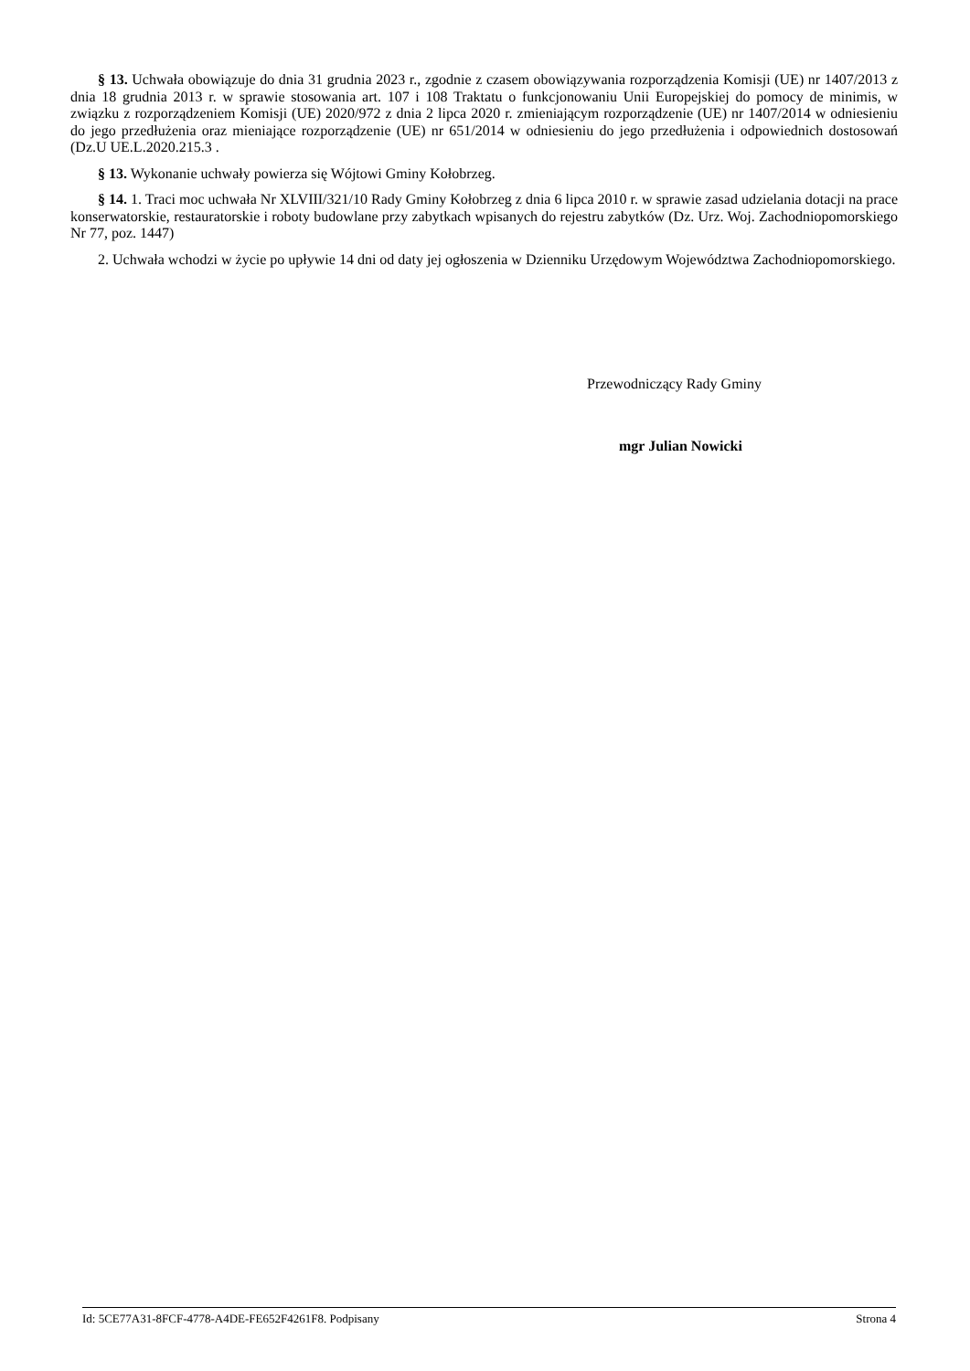§ 13. Uchwała obowiązuje do dnia 31 grudnia 2023 r., zgodnie z czasem obowiązywania rozporządzenia Komisji (UE) nr 1407/2013 z dnia 18 grudnia 2013 r. w sprawie stosowania art. 107 i 108 Traktatu o funkcjonowaniu Unii Europejskiej do pomocy de minimis, w związku z rozporządzeniem Komisji (UE) 2020/972 z dnia 2 lipca 2020 r. zmieniającym rozporządzenie (UE) nr 1407/2014 w odniesieniu do jego przedłużenia oraz mieniające rozporządzenie (UE) nr 651/2014 w odniesieniu do jego przedłużenia i odpowiednich dostosowań (Dz.U UE.L.2020.215.3 .
§ 13. Wykonanie uchwały powierza się Wójtowi Gminy Kołobrzeg.
§ 14. 1. Traci moc uchwała Nr XLVIII/321/10 Rady Gminy Kołobrzeg z dnia 6 lipca 2010 r. w sprawie zasad udzielania dotacji na prace konserwatorskie, restauratorskie i roboty budowlane przy zabytkach wpisanych do rejestru zabytków (Dz. Urz. Woj. Zachodniopomorskiego Nr 77, poz. 1447)
2. Uchwała wchodzi w życie po upływie 14 dni od daty jej ogłoszenia w Dzienniku Urzędowym Województwa Zachodniopomorskiego.
Przewodniczący Rady Gminy
mgr Julian Nowicki
Id: 5CE77A31-8FCF-4778-A4DE-FE652F4261F8. Podpisany Strona 4